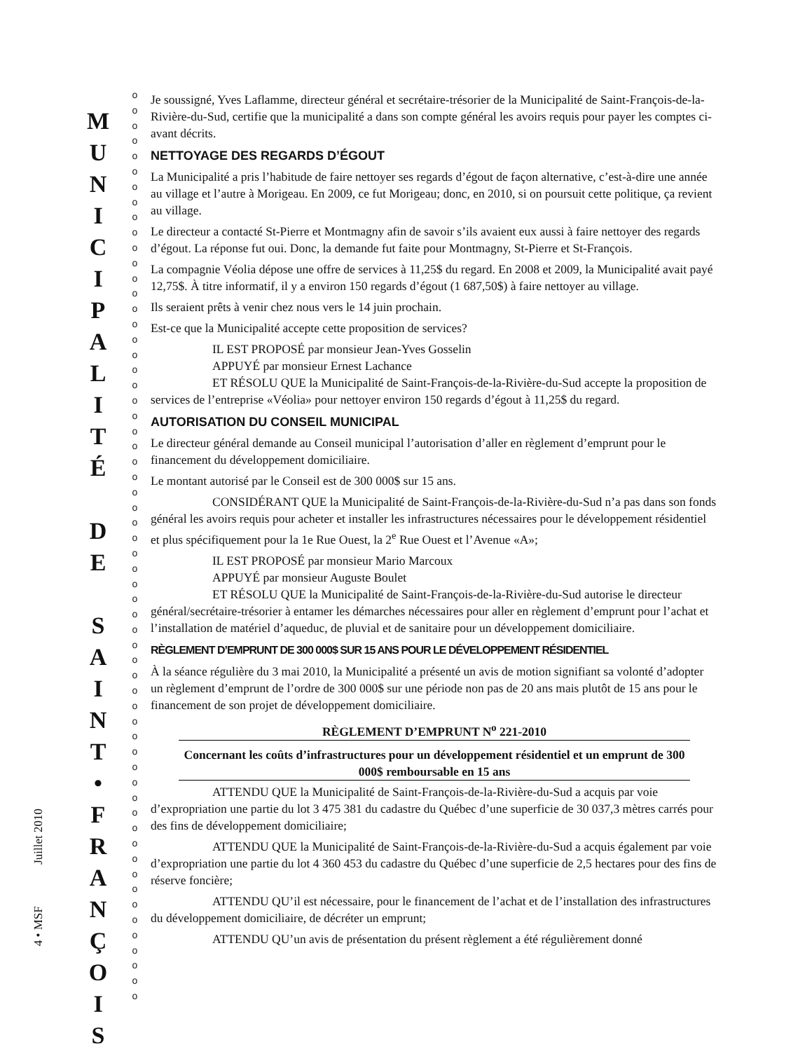4 • MSF Juillet 2010
M
U
N
I
C
I
P
A
L
I
T
É
D
E
S
A
I
N
T
•
F
R
A
N
Ç
O
I
S
o
o
o
o
o
o
o
o
o
o
o
o
o
o
o
o
o
o
o
o
o
o
o
o
o
o
o
o
o
o
o
o
o
o
o
o
o
o
o
o
o
o
o
o
o
o
o
o
o
o
o
o
o
o
o
o
o
o
o
o
Je soussigné, Yves Laflamme, directeur général et secrétaire-trésorier de la Municipalité de Saint-François-de-la-Rivière-du-Sud, certifie que la municipalité a dans son compte général les avoirs requis pour payer les comptes ci-avant décrits.
NETTOYAGE DES REGARDS D’ÉGOUT
La Municipalité a pris l’habitude de faire nettoyer ses regards d’égout de façon alternative, c’est-à-dire une année au village et l’autre à Morigeau. En 2009, ce fut Morigeau; donc, en 2010, si on poursuit cette politique, ça revient au village.
Le directeur a contacté St-Pierre et Montmagny afin de savoir s’ils avaient eux aussi à faire nettoyer des regards d’égout. La réponse fut oui. Donc, la demande fut faite pour Montmagny, St-Pierre et St-François.
La compagnie Véolia dépose une offre de services à 11,25$ du regard. En 2008 et 2009, la Municipalité avait payé 12,75$. À titre informatif, il y a environ 150 regards d’égout (1 687,50$) à faire nettoyer au village.
Ils seraient prêts à venir chez nous vers le 14 juin prochain.
Est-ce que la Municipalité accepte cette proposition de services?
IL EST PROPOSÉ par monsieur Jean-Yves Gosselin
APPUYÉ par monsieur Ernest Lachance
ET RÉSOLU QUE la Municipalité de Saint-François-de-la-Rivière-du-Sud accepte la proposition de services de l’entreprise «Véolia» pour nettoyer environ 150 regards d’égout à 11,25$ du regard.
AUTORISATION DU CONSEIL MUNICIPAL
Le directeur général demande au Conseil municipal l’autorisation d’aller en règlement d’emprunt pour le financement du développement domiciliaire.
Le montant autorisé par le Conseil est de 300 000$ sur 15 ans.
CONSIDÉRANT QUE la Municipalité de Saint-François-de-la-Rivière-du-Sud n’a pas dans son fonds général les avoirs requis pour acheter et installer les infrastructures nécessaires pour le développement résidentiel et plus spécifiquement pour la 1e Rue Ouest, la 2<sup>e</sup> Rue Ouest et l’Avenue «A»;
IL EST PROPOSÉ par monsieur Mario Marcoux
APPUYÉ par monsieur Auguste Boulet
ET RÉSOLU QUE la Municipalité de Saint-François-de-la-Rivière-du-Sud autorise le directeur général/secrétaire-trésorier à entamer les démarches nécessaires pour aller en règlement d’emprunt pour l’achat et l’installation de matériel d’aqueduc, de pluvial et de sanitaire pour un développement domiciliaire.
RÈGLEMENT D’EMPRUNT DE 300 000$ SUR 15 ANS POUR LE DÉVELOPPEMENT RÉSIDENTIEL
À la séance régulière du 3 mai 2010, la Municipalité a présenté un avis de motion signifiant sa volonté d’adopter un règlement d’emprunt de l’ordre de 300 000$ sur une période non pas de 20 ans mais plutôt de 15 ans pour le financement de son projet de développement domiciliaire.
RÈGLEMENT D’EMPRUNT N<sup>o</sup> 221-2010
Concernant les coûts d’infrastructures pour un développement résidentiel et un emprunt de 300 000$ remboursable en 15 ans
ATTENDU QUE la Municipalité de Saint-François-de-la-Rivière-du-Sud a acquis par voie d’expropriation une partie du lot 3 475 381 du cadastre du Québec d’une superficie de 30 037,3 mètres carrés pour des fins de développement domiciliaire;
ATTENDU QUE la Municipalité de Saint-François-de-la-Rivière-du-Sud a acquis également par voie d’expropriation une partie du lot 4 360 453 du cadastre du Québec d’une superficie de 2,5 hectares pour des fins de réserve foncière;
ATTENDU QU’il est nécessaire, pour le financement de l’achat et de l’installation des infrastructures du développement domiciliaire, de décréter un emprunt;
ATTENDU QU’un avis de présentation du présent règlement a été régulièrement donné